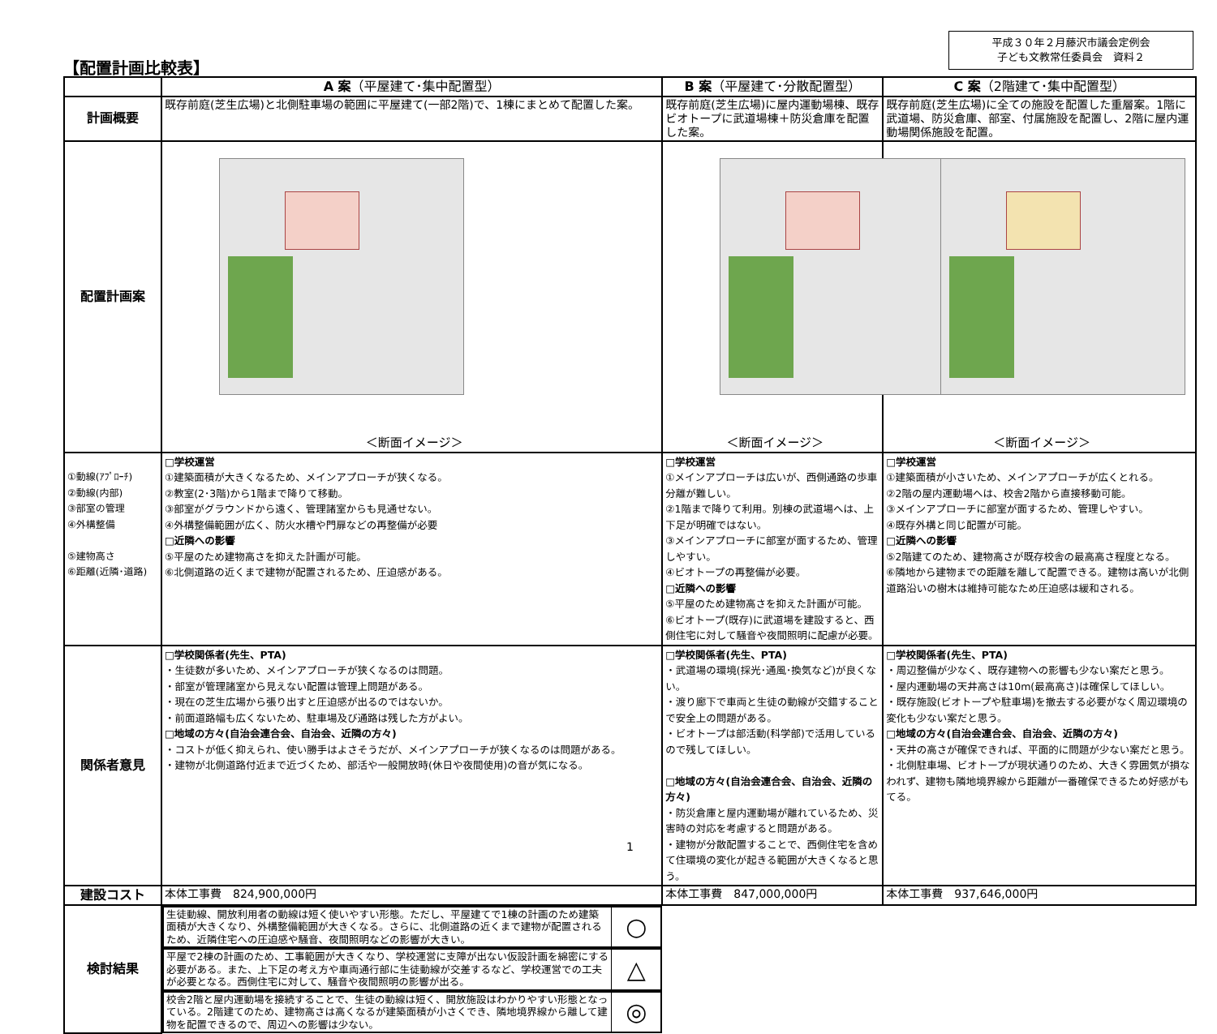平成３０年２月藤沢市議会定例会
子ども文教常任委員会　資料２
【配置計画比較表】
| | A 案 （平屋建て･集中配置型） | B 案 （平屋建て･分散配置型） | C 案 （2階建て･集中配置型） |
| --- | --- | --- | --- |
| 計画概要 | 既存前庭(芝生広場)と北側駐車場の範囲に平屋建て(一部2階)で、1棟にまとめて配置した案。 | 既存前庭(芝生広場)に屋内運動場棟、既存ビオトープに武道場棟＋防災倉庫を配置した案。 | 既存前庭(芝生広場)に全ての施設を配置した重層案。1階に武道場、防災倉庫、部室、付属施設を配置し、2階に屋内運動場関係施設を配置。 |
| 配置計画案 | ＜断面イメージ＞ | ＜断面イメージ＞ | ＜断面イメージ＞ |
| ①動線(ｱﾌﾟﾛｰﾁ) ②動線(内部) ③部室の管理 ④外構整備 ⑤建物高さ ⑥距離(近隣･道路) | □学校運営 ①建築面積が大きくなるため、メインアプローチが狭くなる。 ②教室(2･3階)から1階まで降りて移動。 ③部室がグラウンドから遠く、管理諸室からも見通せない。 ④外構整備範囲が広く、防火水槽や門扉などの再整備が必要 □近隣への影響 ⑤平屋のため建物高さを抑えた計画が可能。 ⑥北側道路の近くまで建物が配置されるため、圧迫感がある。 | □学校運営 ①メインアプローチは広いが、西側通路の歩車分離が難しい。 ②1階まで降りて利用。別棟の武道場へは、上下足が明確ではない。 ③メインアプローチに部室が面するため、管理しやすい。 ④ビオトープの再整備が必要。 □近隣への影響 ⑤平屋のため建物高さを抑えた計画が可能。 ⑥ビオトープ(既存)に武道場を建設すると、西側住宅に対して騒音や夜間照明に配慮が必要。 | □学校運営 ①建築面積が小さいため、メインアプローチが広くとれる。 ②2階の屋内運動場へは、校舎2階から直接移動可能。 ③メインアプローチに部室が面するため、管理しやすい。 ④既存外構と同じ配置が可能。 □近隣への影響 ⑤2階建てのため、建物高さが既存校舎の最高高さ程度となる。 ⑥隣地から建物までの距離を離して配置できる。建物は高いが北側道路沿いの樹木は維持可能なため圧迫感は緩和される。 |
| 関係者意見 | □学校関係者(先生、PTA) ・生徒数が多いため、メインアプローチが狭くなるのは問題。 ・部室が管理諸室から見えない配置は管理上問題がある。 ・現在の芝生広場から張り出すと圧迫感が出るのではないか。 ・前面道路幅も広くないため、駐車場及び通路は残した方がよい。 □地域の方々(自治会連合会、自治会、近隣の方々) ・コストが低く抑えられ、使い勝手はよさそうだが、メインアプローチが狭くなるのは問題がある。 ・建物が北側道路付近まで近づくため、部活や一般開放時(休日や夜間使用)の音が気になる。 | □学校関係者(先生、PTA) ・武道場の環境(採光･通風･換気など)が良くない。 ・渡り廊下で車両と生徒の動線が交錯することで安全上の問題がある。 ・ビオトープは部活動(科学部)で活用しているので残してほしい。 □地域の方々(自治会連合会、自治会、近隣の方々) ・防災倉庫と屋内運動場が離れているため、災害時の対応を考慮すると問題がある。 ・建物が分散配置することで、西側住宅を含めて住環境の変化が起きる範囲が大きくなると思う。 | □学校関係者(先生、PTA) ・周辺整備が少なく、既存建物への影響も少ない案だと思う。 ・屋内運動場の天井高さは10m(最高高さ)は確保してほしい。 ・既存施設(ビオトープや駐車場)を撤去する必要がなく周辺環境の変化も少ない案だと思う。 □地域の方々(自治会連合会、自治会、近隣の方々) ・天井の高さが確保できれば、平面的に問題が少ない案だと思う。 ・北側駐車場、ビオトープが現状通りのため、大きく雰囲気が損なわれず、建物も隣地境界線から距離が一番確保できるため好感がもてる。 |
| 建設コスト | 本体工事費 824,900,000円 | 本体工事費 847,000,000円 | 本体工事費 937,646,000円 |
| 検討結果 | 生徒動線、開放利用者の動線は短く使いやすい形態。ただし、平屋建てで1棟の計画のため建築面積が大きくなり、外構整備範囲が大きくなる。さらに、北側道路の近くまで建物が配置されるため、近隣住宅への圧迫感や騒音、夜間照明などの影響が大きい。 ○ | 平屋で2棟の計画のため、工事範囲が大きくなり、学校運営に支障が出ない仮設計画を綿密にする必要がある。また、上下足の考え方や車両通行部に生徒動線が交差するなど、学校運営での工夫が必要となる。西側住宅に対して、騒音や夜間照明の影響が出る。 △ | 校舎2階と屋内運動場を接続することで、生徒の動線は短く、開放施設はわかりやすい形態となっている。2階建てのため、建物高さは高くなるが建築面積が小さくでき、隣地境界線から離して建物を配置できるので、周辺への影響は少ない。 ◎ |
1